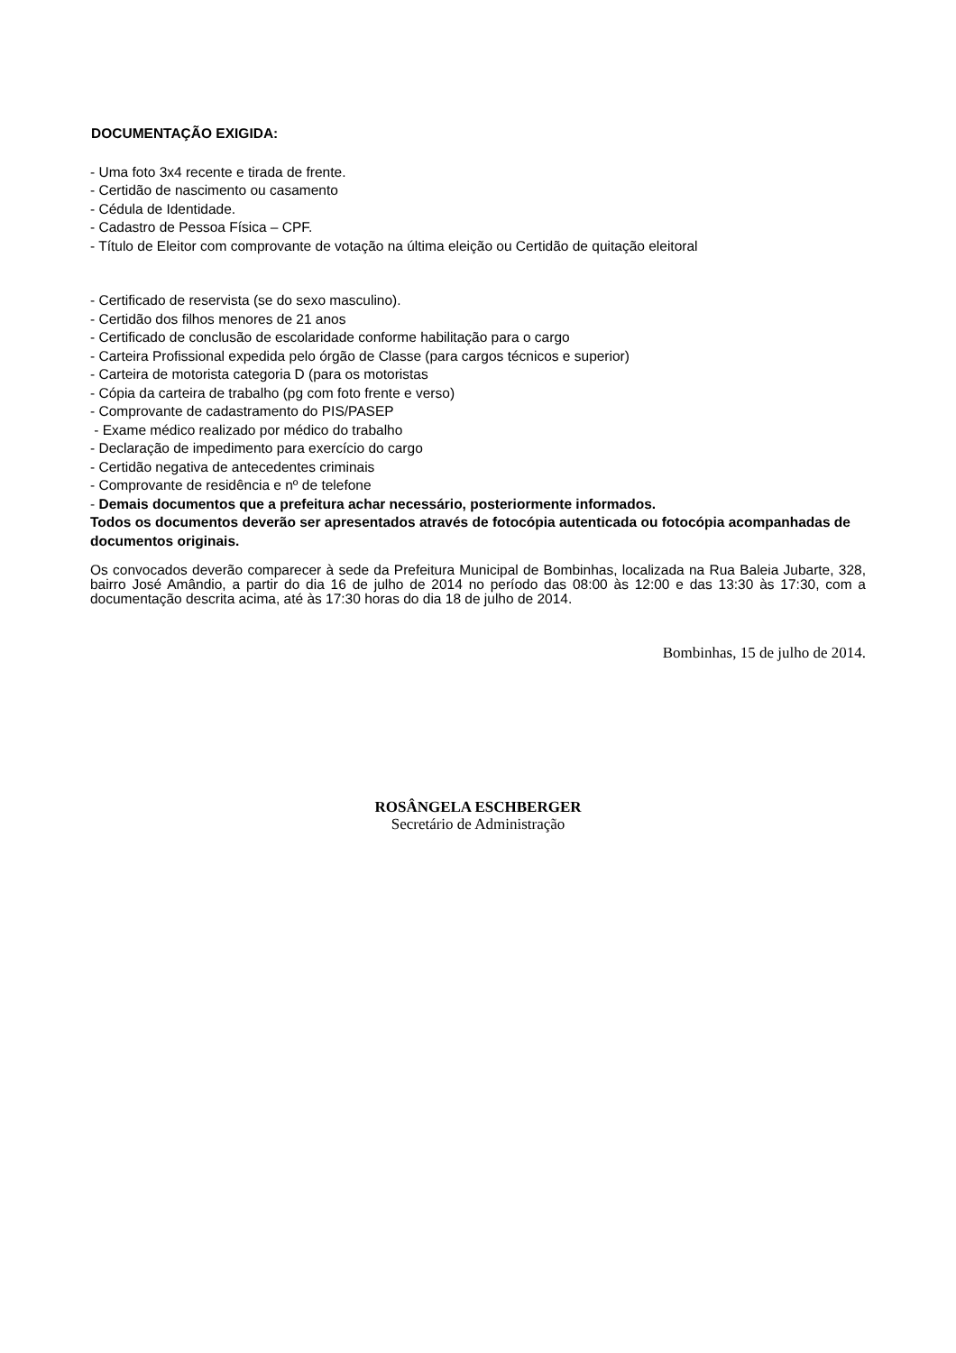DOCUMENTAÇÃO EXIGIDA:
- Uma foto 3x4 recente e tirada de frente.
- Certidão de nascimento ou casamento
- Cédula de Identidade.
- Cadastro de Pessoa Física – CPF.
- Título de Eleitor com comprovante de votação na última eleição ou Certidão de quitação eleitoral
- Certificado de reservista (se do sexo masculino).
- Certidão dos filhos menores de 21 anos
- Certificado de conclusão de escolaridade conforme habilitação para o cargo
- Carteira Profissional expedida pelo órgão de Classe (para cargos técnicos e superior)
- Carteira de motorista categoria D (para os motoristas
- Cópia da carteira de trabalho (pg com foto frente e verso)
- Comprovante de cadastramento do PIS/PASEP
- Exame médico realizado por médico do trabalho
- Declaração de impedimento para exercício do cargo
- Certidão negativa de antecedentes criminais
- Comprovante de residência e nº de telefone
- Demais documentos que a prefeitura achar necessário, posteriormente informados.
Todos os documentos deverão ser apresentados através de fotocópia autenticada ou fotocópia acompanhadas de documentos originais.
Os convocados deverão comparecer à sede da Prefeitura Municipal de Bombinhas, localizada na Rua Baleia Jubarte, 328, bairro José Amândio, a partir do dia 16 de julho de 2014 no período das 08:00 às 12:00 e das 13:30 às 17:30, com a documentação descrita acima, até às 17:30 horas do dia 18 de julho de 2014.
Bombinhas, 15 de julho de 2014.
ROSÂNGELA ESCHBERGER
Secretário de Administração